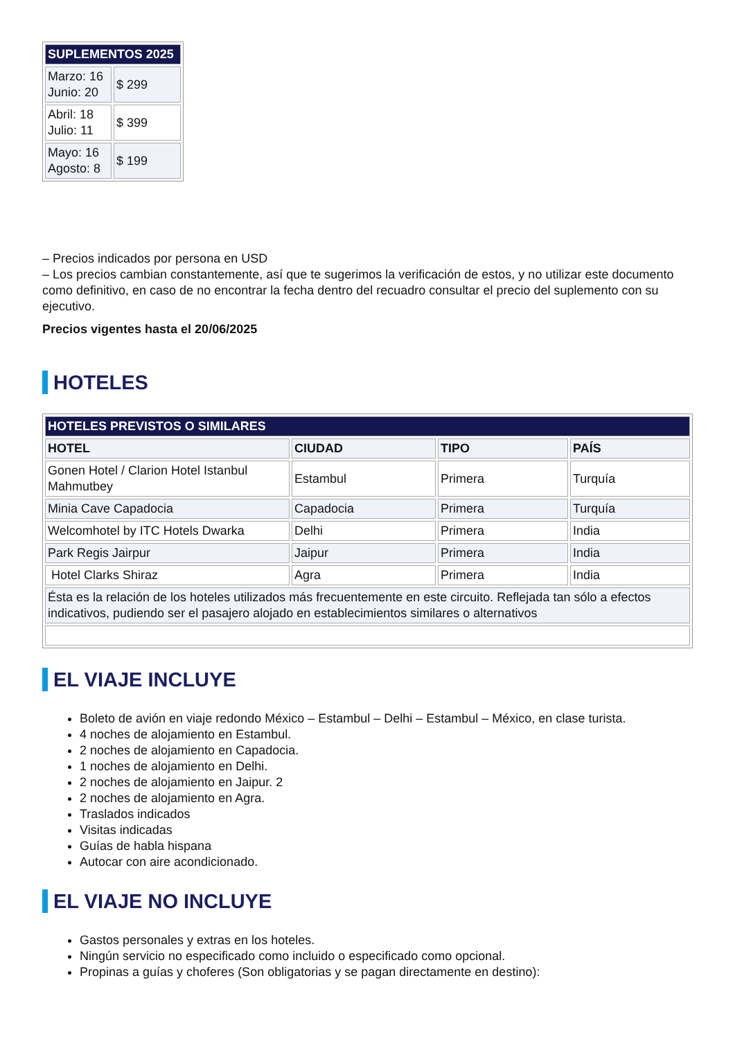| SUPLEMENTOS 2025 | |
| --- | --- |
| Marzo: 16 Junio: 20 | $ 299 |
| Abril: 18 Julio: 11 | $ 399 |
| Mayo: 16 Agosto: 8 | $ 199 |
– Precios indicados por persona en USD
– Los precios cambian constantemente, así que te sugerimos la verificación de estos, y no utilizar este documento como definitivo, en caso de no encontrar la fecha dentro del recuadro consultar el precio del suplemento con su ejecutivo.
Precios vigentes hasta el 20/06/2025
HOTELES
| HOTELES PREVISTOS O SIMILARES | | | |
| --- | --- | --- | --- |
| HOTEL | CIUDAD | TIPO | PAÍS |
| Gonen Hotel / Clarion Hotel Istanbul Mahmutbey | Estambul | Primera | Turquía |
| Minia Cave Capadocia | Capadocia | Primera | Turquía |
| Welcomhotel by ITC Hotels Dwarka | Delhi | Primera | India |
| Park Regis Jairpur | Jaipur | Primera | India |
| Hotel Clarks Shiraz | Agra | Primera | India |
| Ésta es la relación de los hoteles utilizados más frecuentemente en este circuito. Reflejada tan sólo a efectos indicativos, pudiendo ser el pasajero alojado en establecimientos similares o alternativos | | | |
EL VIAJE INCLUYE
Boleto de avión en viaje redondo México – Estambul – Delhi – Estambul – México, en clase turista.
4 noches de alojamiento en Estambul.
2 noches de alojamiento en Capadocia.
1 noches de alojamiento en Delhi.
2 noches de alojamiento en Jaipur. 2
2 noches de alojamiento en Agra.
Traslados indicados
Visitas indicadas
Guías de habla hispana
Autocar con aire acondicionado.
EL VIAJE NO INCLUYE
Gastos personales y extras en los hoteles.
Ningún servicio no especificado como incluido o especificado como opcional.
Propinas a guías y choferes (Son obligatorias y se pagan directamente en destino):